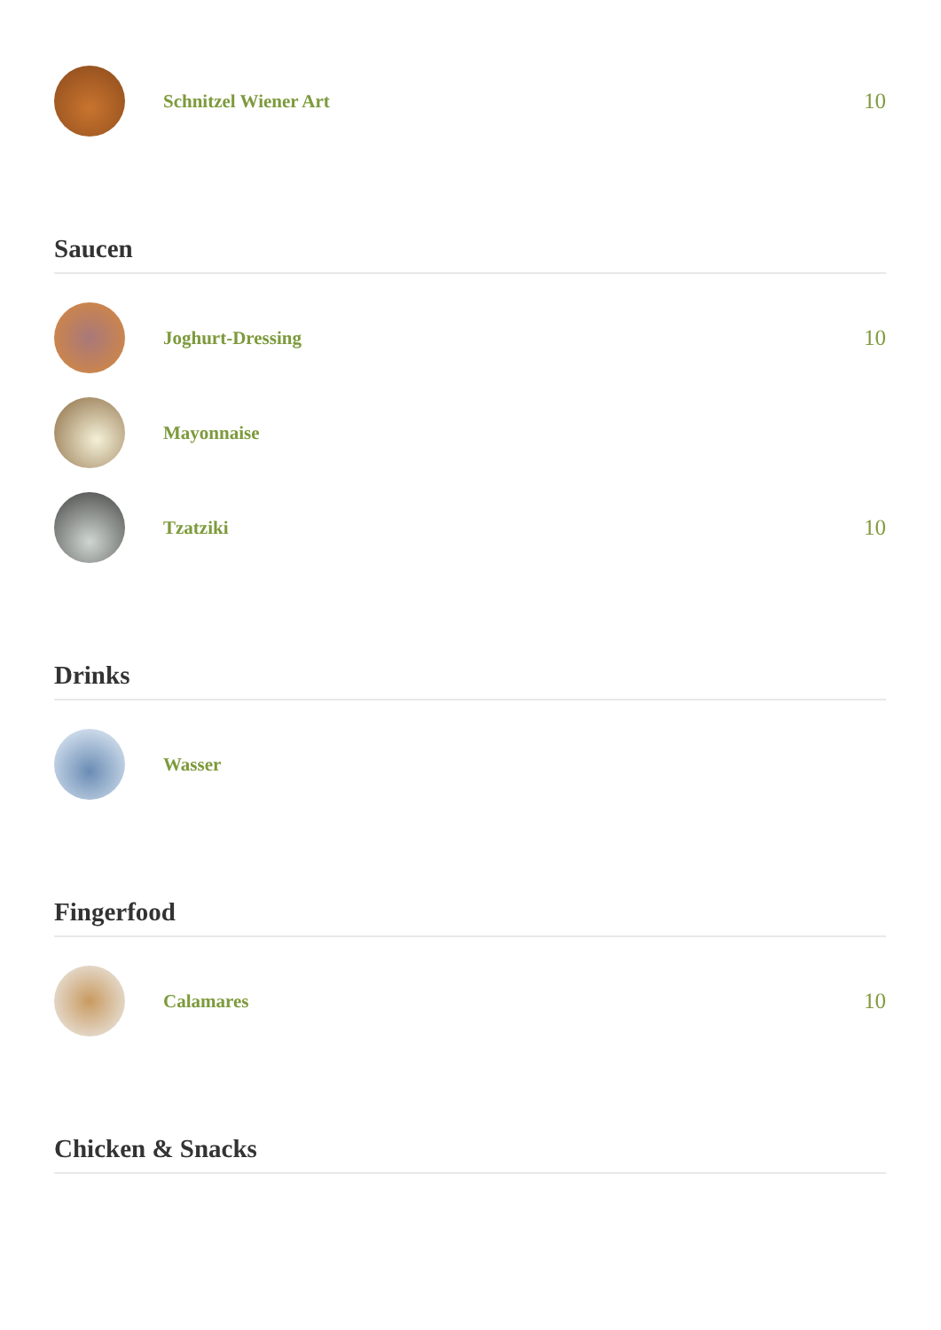Schnitzel Wiener Art
10
Saucen
Joghurt-Dressing
10
Mayonnaise
Tzatziki
10
Drinks
Wasser
Fingerfood
Calamares
10
Chicken & Snacks